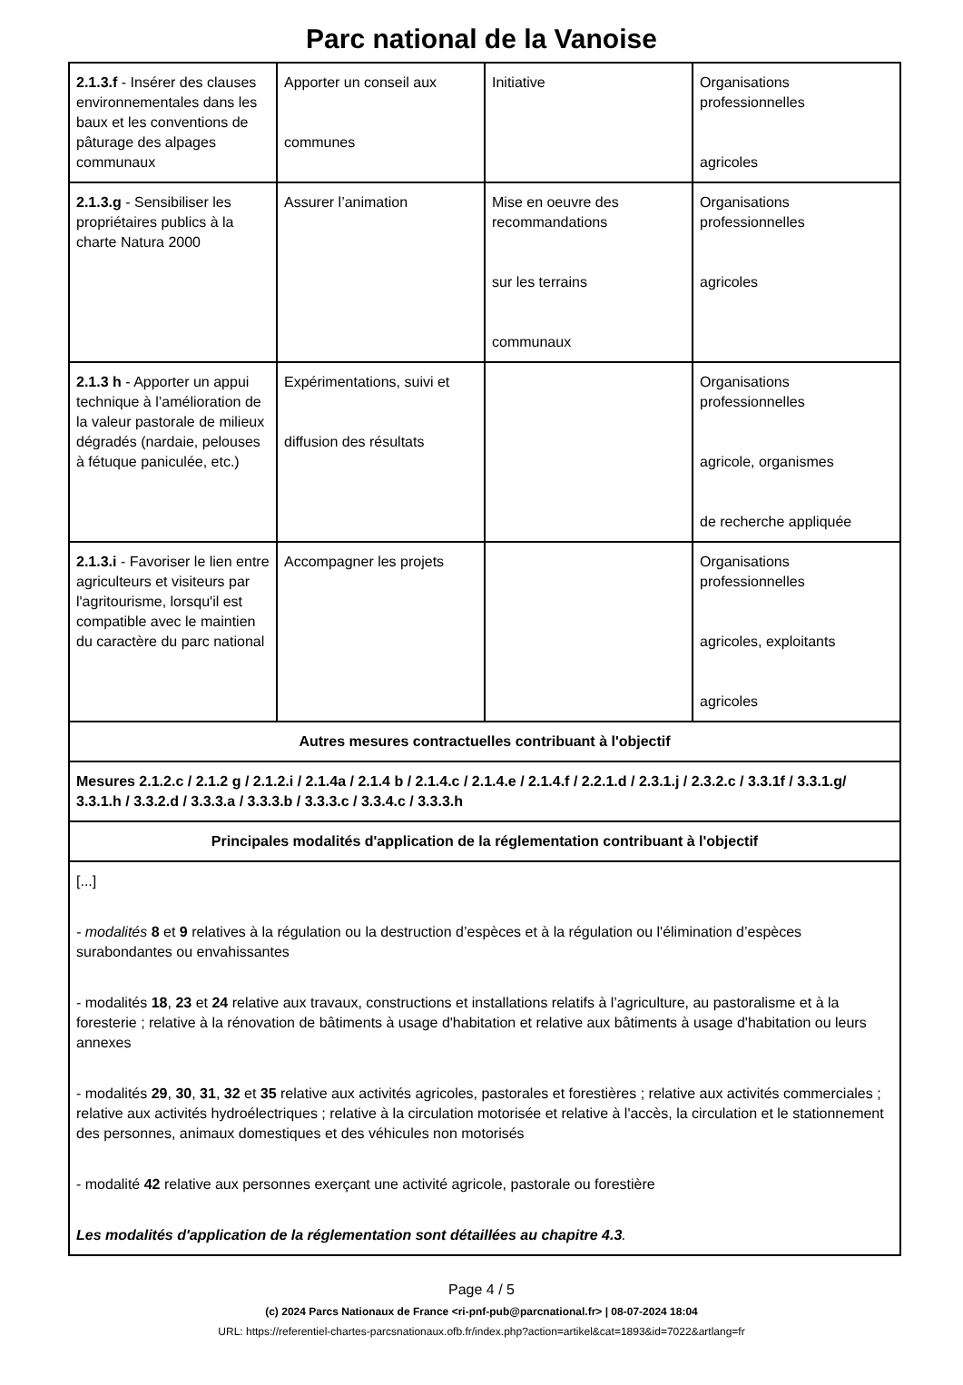Parc national de la Vanoise
| 2.1.3.f - Insérer des clauses environnementales dans les baux et les conventions de pâturage des alpages communaux | Apporter un conseil aux communes | Initiative | Organisations professionnelles agricoles |
| 2.1.3.g - Sensibiliser les propriétaires publics à la charte Natura 2000 | Assurer l’animation | Mise en oeuvre des recommandations sur les terrains communaux | Organisations professionnelles agricoles |
| 2.1.3 h - Apporter un appui technique à l’amélioration de la valeur pastorale de milieux dégradés (nardaie, pelouses à fétuque paniculée, etc.) | Expérimentations, suivi et diffusion des résultats | | Organisations professionnelles agricole, organismes de recherche appliquée |
| 2.1.3.i - Favoriser le lien entre agriculteurs et visiteurs par l'agritourisme, lorsqu'il est compatible avec le maintien du caractère du parc national | Accompagner les projets | | Organisations professionnelles agricoles, exploitants agricoles |
| Autres mesures contractuelles contribuant à l'objectif | | | |
| Mesures 2.1.2.c / 2.1.2 g / 2.1.2.i / 2.1.4a / 2.1.4 b / 2.1.4.c / 2.1.4.e / 2.1.4.f / 2.2.1.d / 2.3.1.j / 2.3.2.c / 3.3.1f / 3.3.1.g/ 3.3.1.h / 3.3.2.d / 3.3.3.a / 3.3.3.b / 3.3.3.c / 3.3.4.c / 3.3.3.h | | | |
| Principales modalités d'application de la réglementation contribuant à l'objectif | | | |
| [...] - modalités 8 et 9 relatives à la régulation ou la destruction d’espèces et à la régulation ou l'élimination d’espèces surabondantes ou envahissantes - modalités 18 , 23 et 24 relative aux travaux, constructions et installations relatifs à l’agriculture, au pastoralisme et à la foresterie ; relative à la rénovation de bâtiments à usage d'habitation et relative aux bâtiments à usage d'habitation ou leurs annexes - modalités 29 , 30 , 31 , 32 et 35 relative aux activités agricoles, pastorales et forestières ; relative aux activités commerciales ; relative aux activités hydroélectriques ; relative à la circulation motorisée et relative à l'accès, la circulation et le stationnement des personnes, animaux domestiques et des véhicules non motorisés - modalité 42 relative aux personnes exerçant une activité agricole, pastorale ou forestière Les modalités d'application de la réglementation sont détaillées au chapitre 4.3 . | | | |
Page 4 / 5
(c) 2024 Parcs Nationaux de France <ri-pnf-pub@parcnational.fr> | 08-07-2024 18:04
URL: https://referentiel-chartes-parcsnationaux.ofb.fr/index.php?action=artikel&cat=1893&id=7022&artlang=fr